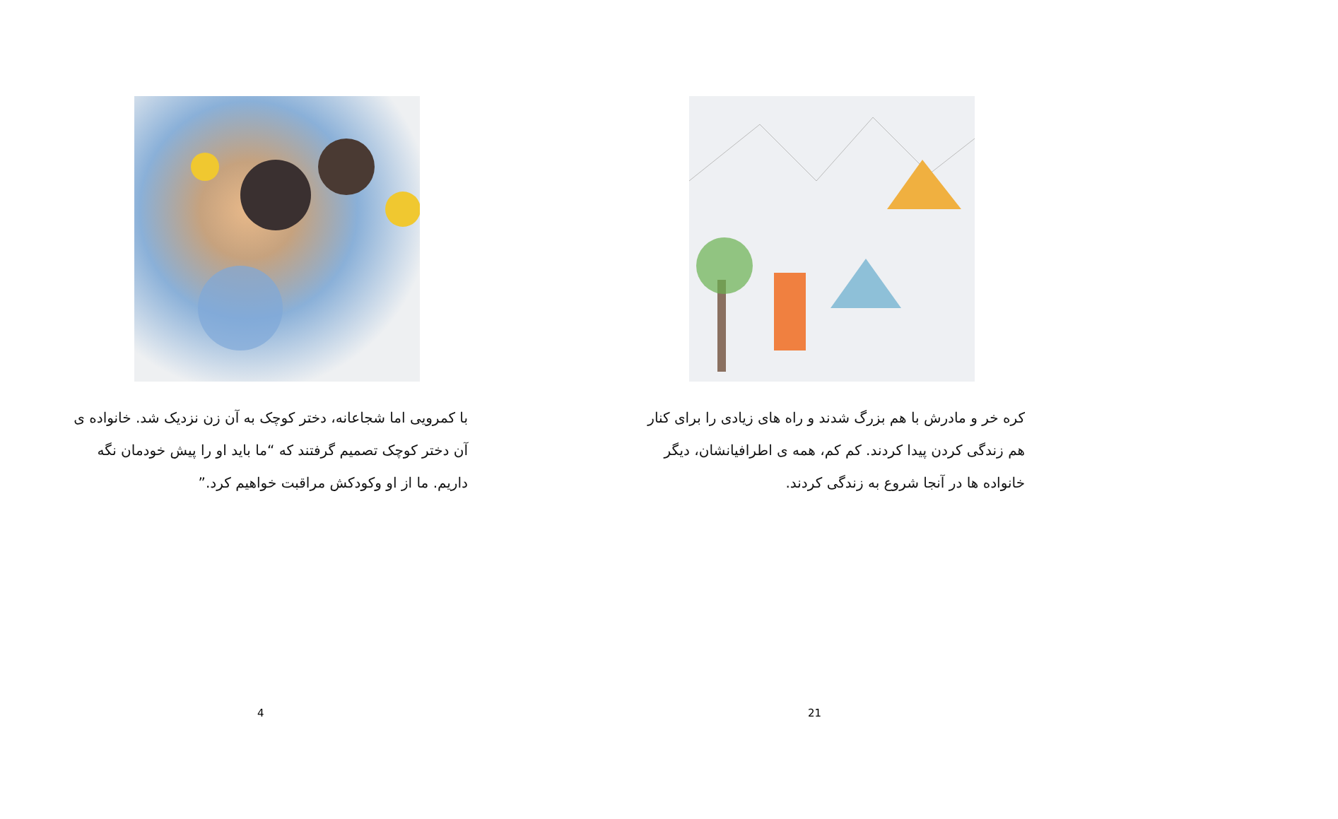با کمرویی اما شجاعانه، دختر کوچک به آن زن نزدیک شد. خانواده ی آن دختر کوچک تصمیم گرفتند که “ما باید او را پیش خودمان نگه داریم. ما از او وکودکش مراقبت خواهیم کرد.”
4
کره خر و مادرش با هم بزرگ شدند و راه های زیادی را برای کنار هم زندگی کردن پیدا کردند. کم کم، همه ی اطرافیانشان، دیگر خانواده ها در آنجا شروع به زندگی کردند.
21